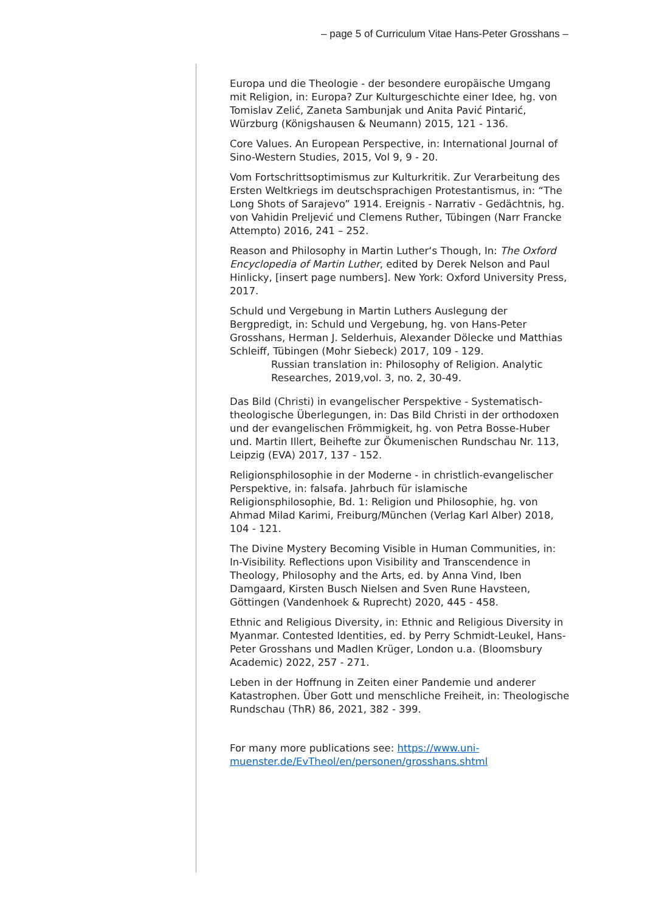– page 5 of Curriculum Vitae Hans-Peter Grosshans –
Europa und die Theologie - der besondere europäische Umgang mit Religion, in: Europa? Zur Kulturgeschichte einer Idee, hg. von Tomislav Zelić, Zaneta Sambunjak und Anita Pavić Pintarić, Würzburg (Königshausen & Neumann) 2015, 121 - 136.
Core Values. An European Perspective, in: International Journal of Sino-Western Studies, 2015, Vol 9, 9 - 20.
Vom Fortschrittsoptimismus zur Kulturkritik. Zur Verarbeitung des Ersten Weltkriegs im deutschsprachigen Protestantismus, in: “The Long Shots of Sarajevo” 1914. Ereignis - Narrativ - Gedächtnis, hg. von Vahidin Preljević und Clemens Ruther, Tübingen (Narr Francke Attempto) 2016, 241 – 252.
Reason and Philosophy in Martin Luther‘s Though, In: The Oxford Encyclopedia of Martin Luther, edited by Derek Nelson and Paul Hinlicky, [insert page numbers]. New York: Oxford University Press, 2017.
Schuld und Vergebung in Martin Luthers Auslegung der Bergpredigt, in: Schuld und Vergebung, hg. von Hans-Peter Grosshans, Herman J. Selderhuis, Alexander Dölecke und Matthias Schleiff, Tübingen (Mohr Siebeck) 2017, 109 - 129.
Russian translation in: Philosophy of Religion. Analytic Researches, 2019,vol. 3, no. 2, 30-49.
Das Bild (Christi) in evangelischer Perspektive - Systematisch-theologische Überlegungen, in: Das Bild Christi in der orthodoxen und der evangelischen Frömmigkeit, hg. von Petra Bosse-Huber und. Martin Illert, Beihefte zur Ökumenischen Rundschau Nr. 113, Leipzig (EVA) 2017, 137 - 152.
Religionsphilosophie in der Moderne - in christlich-evangelischer Perspektive, in: falsafa. Jahrbuch für islamische Religionsphilosophie, Bd. 1: Religion und Philosophie, hg. von Ahmad Milad Karimi, Freiburg/München (Verlag Karl Alber) 2018, 104 - 121.
The Divine Mystery Becoming Visible in Human Communities, in: In-Visibility. Reflections upon Visibility and Transcendence in Theology, Philosophy and the Arts, ed. by Anna Vind, Iben Damgaard, Kirsten Busch Nielsen and Sven Rune Havsteen, Göttingen (Vandenhoek & Ruprecht) 2020, 445 - 458.
Ethnic and Religious Diversity, in: Ethnic and Religious Diversity in Myanmar. Contested Identities, ed. by Perry Schmidt-Leukel, Hans-Peter Grosshans und Madlen Krüger, London u.a. (Bloomsbury Academic) 2022, 257 - 271.
Leben in der Hoffnung in Zeiten einer Pandemie und anderer Katastrophen. Über Gott und menschliche Freiheit, in: Theologische Rundschau (ThR) 86, 2021, 382 - 399.
For many more publications see: https://www.uni-muenster.de/EvTheol/en/personen/grosshans.shtml